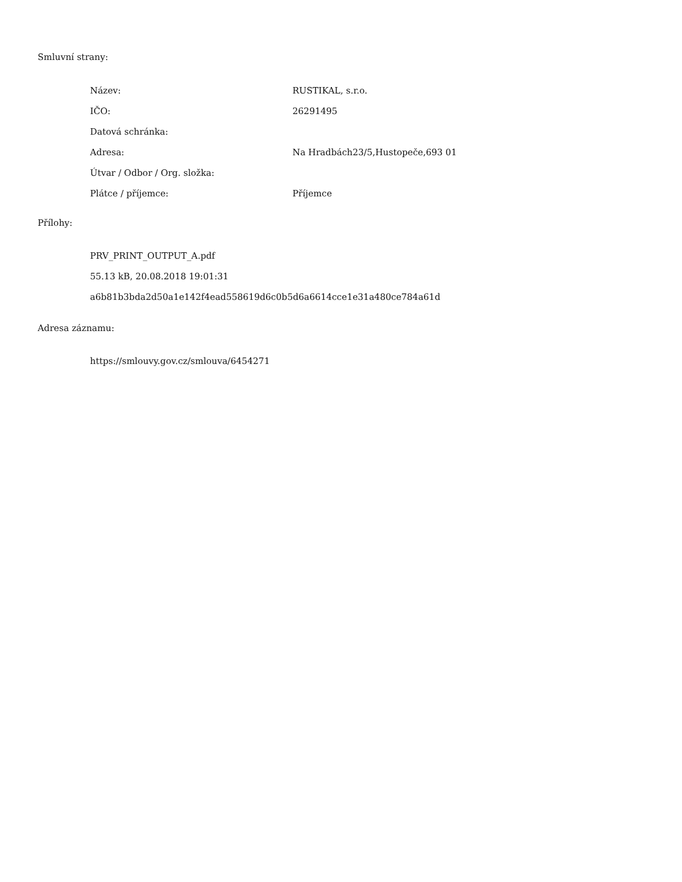Smluvní strany:
| Název: | RUSTIKAL, s.r.o. |
| IČO: | 26291495 |
| Datová schránka: | |
| Adresa: | Na Hradbách23/5,Hustopeče,693 01 |
| Útvar / Odbor / Org. složka: | |
| Plátce / příjemce: | Příjemce |
Přílohy:
PRV_PRINT_OUTPUT_A.pdf
55.13 kB, 20.08.2018 19:01:31
a6b81b3bda2d50a1e142f4ead558619d6c0b5d6a6614cce1e31a480ce784a61d
Adresa záznamu:
https://smlouvy.gov.cz/smlouva/6454271